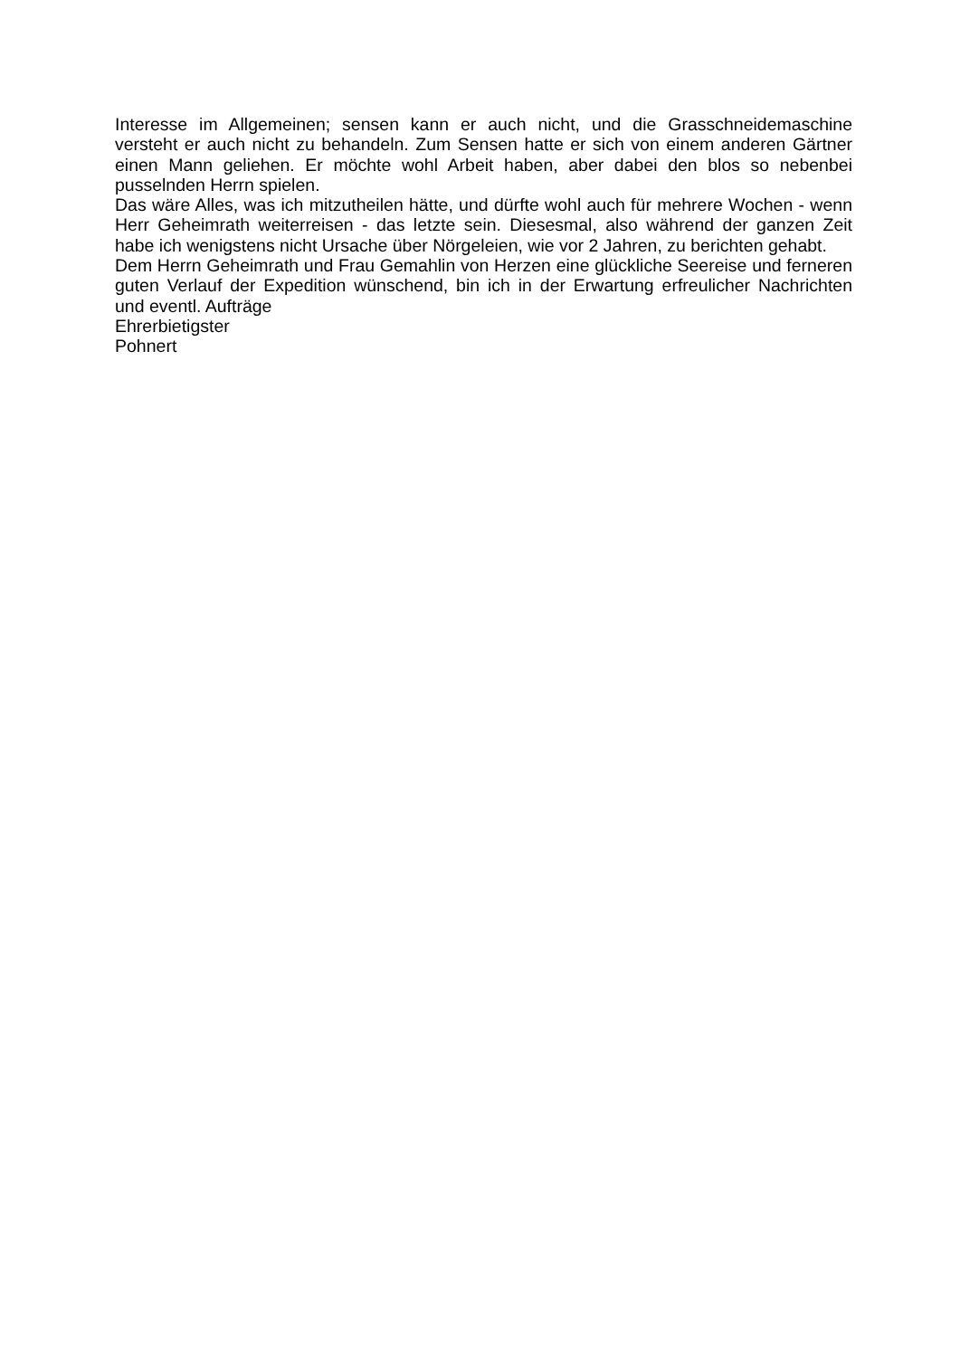Interesse im Allgemeinen; sensen kann er auch nicht, und die Grasschneidemaschine versteht er auch nicht zu behandeln. Zum Sensen hatte er sich von einem anderen Gärtner einen Mann geliehen. Er möchte wohl Arbeit haben, aber dabei den blos so nebenbei pusselnden Herrn spielen.
Das wäre Alles, was ich mitzutheilen hätte, und dürfte wohl auch für mehrere Wochen - wenn Herr Geheimrath weiterreisen - das letzte sein. Diesesmal, also während der ganzen Zeit habe ich wenigstens nicht Ursache über Nörgeleien, wie vor 2 Jahren, zu berichten gehabt.
Dem Herrn Geheimrath und Frau Gemahlin von Herzen eine glückliche Seereise und ferneren guten Verlauf der Expedition wünschend, bin ich in der Erwartung erfreulicher Nachrichten und eventl. Aufträge
Ehrerbietigster
Pohnert